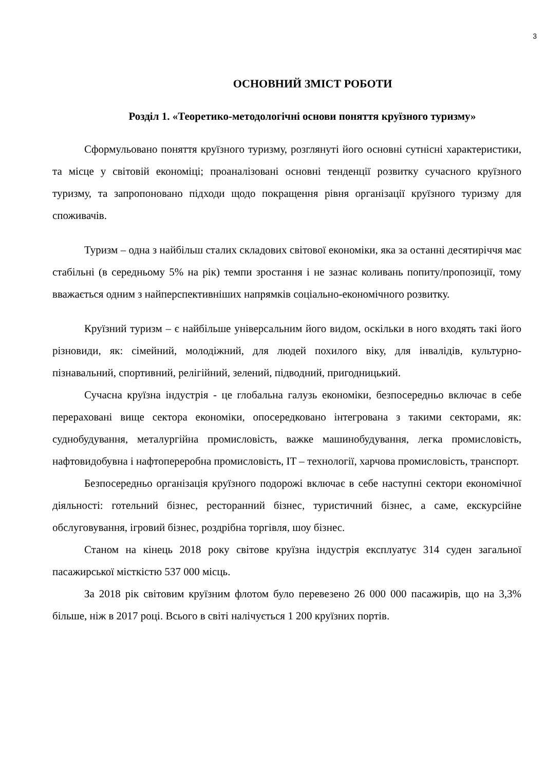3
ОСНОВНИЙ ЗМІСТ РОБОТИ
Розділ 1. «Теоретико-методологічні основи поняття круїзного туризму»
Сформульовано поняття круїзного туризму, розглянуті його основні сутнісні характеристики, та місце у світовій економіці; проаналізовані основні тенденції розвитку сучасного круїзного туризму, та запропоновано підходи щодо покращення рівня організації круїзного туризму для споживачів.
Туризм – одна з найбільш сталих складових світової економіки, яка за останні десятиріччя має стабільні (в середньому 5% на рік) темпи зростання і не зазнає коливань попиту/пропозиції, тому вважається одним з найперспективніших напрямків соціально-економічного розвитку.
Круїзний туризм – є найбільше універсальним його видом, оскільки в ного входять такі його різновиди, як: сімейний, молодіжний, для людей похилого віку, для інвалідів, культурно-пізнавальний, спортивний, релігійний, зелений, підводний, пригодницький.
Сучасна круїзна індустрія - це глобальна галузь економіки, безпосередньо включає в себе перераховані вище сектора економіки, опосередковано інтегрована з такими секторами, як: суднобудування, металургійна промисловість, важке машинобудування, легка промисловість, нафтовидобувна і нафтопереробна промисловість, IT – технології, харчова промисловість, транспорт.
Безпосередньо організація круїзного подорожі включає в себе наступні сектори економічної діяльності: готельний бізнес, ресторанний бізнес, туристичний бізнес, а саме, екскурсійне обслуговування, ігровий бізнес, роздрібна торгівля, шоу бізнес.
Станом на кінець 2018 року світове круїзна індустрія експлуатує 314 суден загальної пасажирської місткістю 537 000 місць.
За 2018 рік світовим круїзним флотом було перевезено 26 000 000 пасажирів, що на 3,3% більше, ніж в 2017 році. Всього в світі налічується 1 200 круїзних портів.